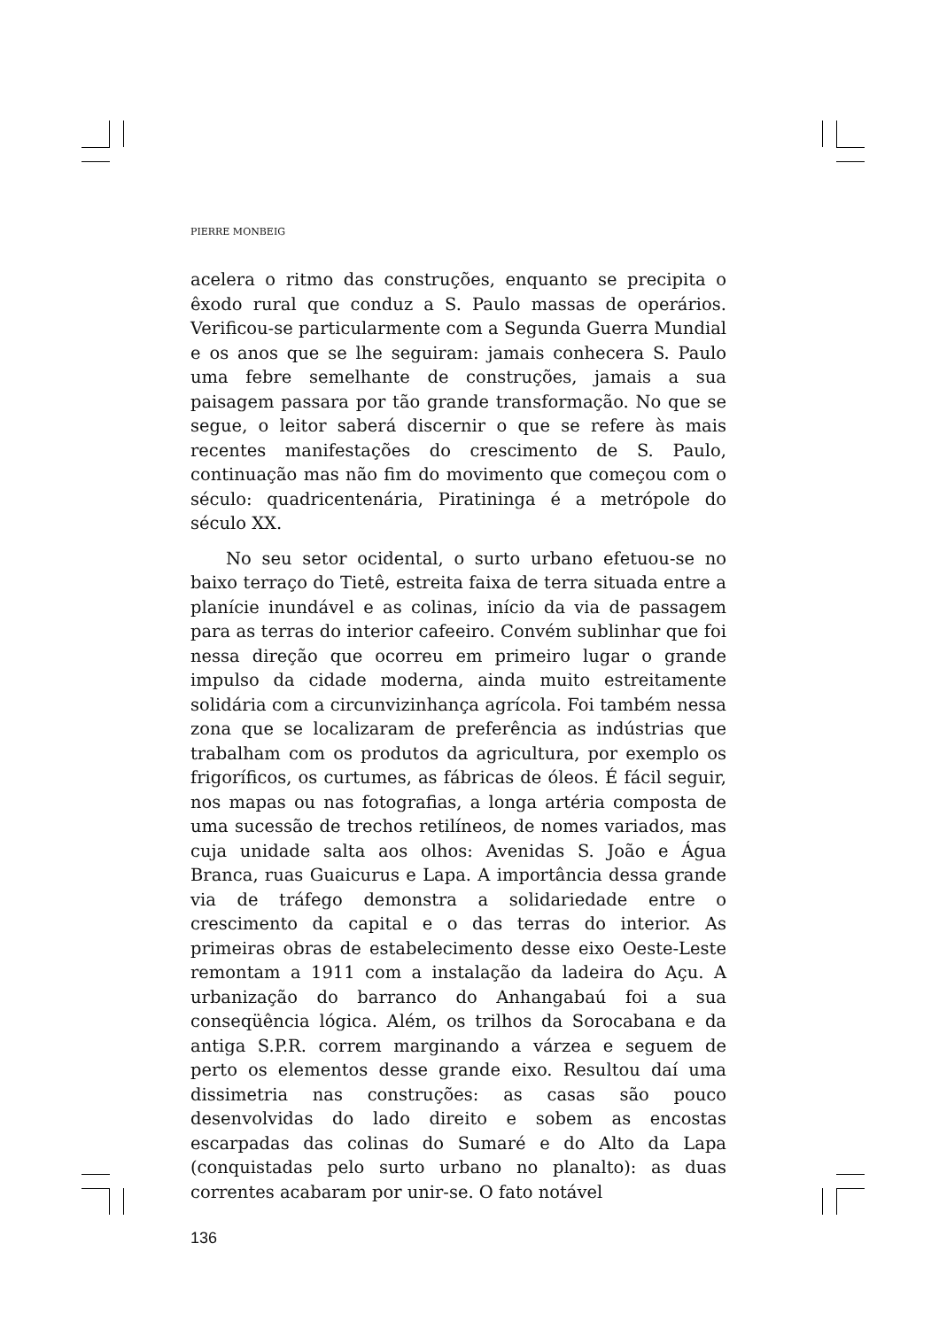PIERRE MONBEIG
acelera o ritmo das construções, enquanto se precipita o êxodo rural que conduz a S. Paulo massas de operários. Verificou-se particularmente com a Segunda Guerra Mundial e os anos que se lhe seguiram: jamais conhecera S. Paulo uma febre semelhante de construções, jamais a sua paisagem passara por tão grande transformação. No que se segue, o leitor saberá discernir o que se refere às mais recentes manifestações do crescimento de S. Paulo, continuação mas não fim do movimento que começou com o século: quadricentenária, Piratininga é a metrópole do século XX.
No seu setor ocidental, o surto urbano efetuou-se no baixo terraço do Tietê, estreita faixa de terra situada entre a planície inundável e as colinas, início da via de passagem para as terras do interior cafeeiro. Convém sublinhar que foi nessa direção que ocorreu em primeiro lugar o grande impulso da cidade moderna, ainda muito estreitamente solidária com a circunvizinhança agrícola. Foi também nessa zona que se localizaram de preferência as indústrias que trabalham com os produtos da agricultura, por exemplo os frigoríficos, os curtumes, as fábricas de óleos. É fácil seguir, nos mapas ou nas fotografias, a longa artéria composta de uma sucessão de trechos retilíneos, de nomes variados, mas cuja unidade salta aos olhos: Avenidas S. João e Água Branca, ruas Guaicurus e Lapa. A importância dessa grande via de tráfego demonstra a solidariedade entre o crescimento da capital e o das terras do interior. As primeiras obras de estabelecimento desse eixo Oeste-Leste remontam a 1911 com a instalação da ladeira do Açu. A urbanização do barranco do Anhangabaú foi a sua conseqüência lógica. Além, os trilhos da Sorocabana e da antiga S.P.R. correm marginando a várzea e seguem de perto os elementos desse grande eixo. Resultou daí uma dissimetria nas construções: as casas são pouco desenvolvidas do lado direito e sobem as encostas escarpadas das colinas do Sumaré e do Alto da Lapa (conquistadas pelo surto urbano no planalto): as duas correntes acabaram por unir-se. O fato notável
136